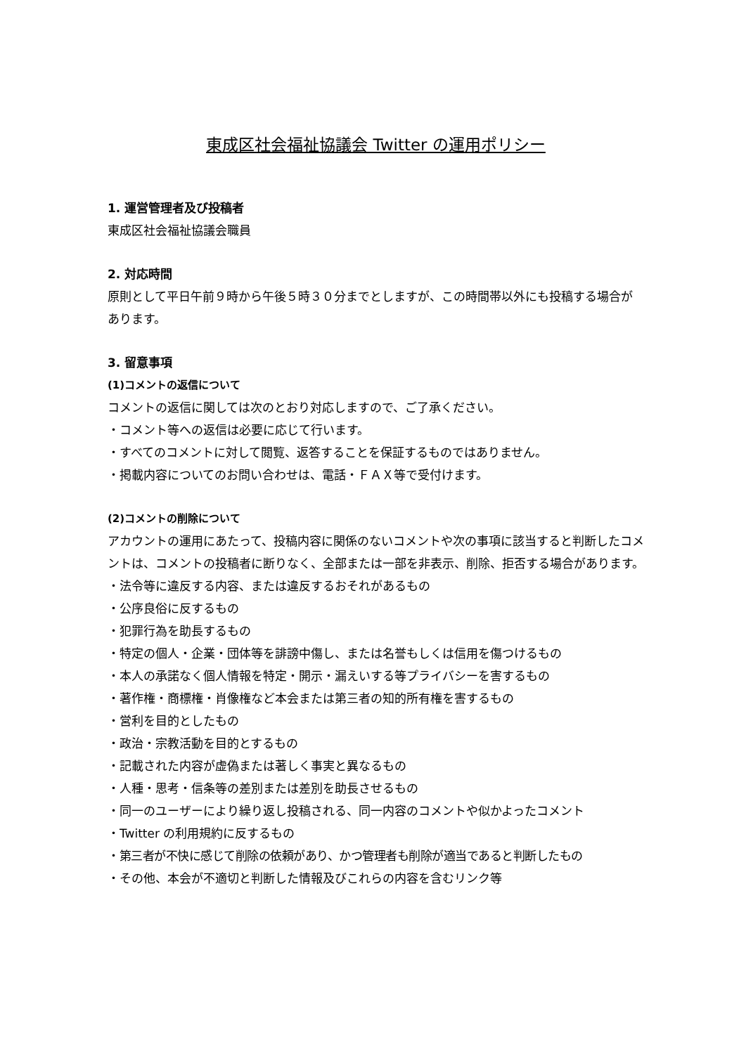東成区社会福祉協議会 Twitter の運用ポリシー
1. 運営管理者及び投稿者
東成区社会福祉協議会職員
2. 対応時間
原則として平日午前９時から午後５時３０分までとしますが、この時間帯以外にも投稿する場合があります。
3. 留意事項
(1)コメントの返信について
コメントの返信に関しては次のとおり対応しますので、ご了承ください。
・コメント等への返信は必要に応じて行います。
・すべてのコメントに対して閲覧、返答することを保証するものではありません。
・掲載内容についてのお問い合わせは、電話・ＦＡＸ等で受付けます。
(2)コメントの削除について
アカウントの運用にあたって、投稿内容に関係のないコメントや次の事項に該当すると判断したコメントは、コメントの投稿者に断りなく、全部または一部を非表示、削除、拒否する場合があります。
・法令等に違反する内容、または違反するおそれがあるもの
・公序良俗に反するもの
・犯罪行為を助長するもの
・特定の個人・企業・団体等を誹謗中傷し、または名誉もしくは信用を傷つけるもの
・本人の承諾なく個人情報を特定・開示・漏えいする等プライバシーを害するもの
・著作権・商標権・肖像権など本会または第三者の知的所有権を害するもの
・営利を目的としたもの
・政治・宗教活動を目的とするもの
・記載された内容が虚偽または著しく事実と異なるもの
・人種・思考・信条等の差別または差別を助長させるもの
・同一のユーザーにより繰り返し投稿される、同一内容のコメントや似かよったコメント
・Twitter の利用規約に反するもの
・第三者が不快に感じて削除の依頼があり、かつ管理者も削除が適当であると判断したもの
・その他、本会が不適切と判断した情報及びこれらの内容を含むリンク等